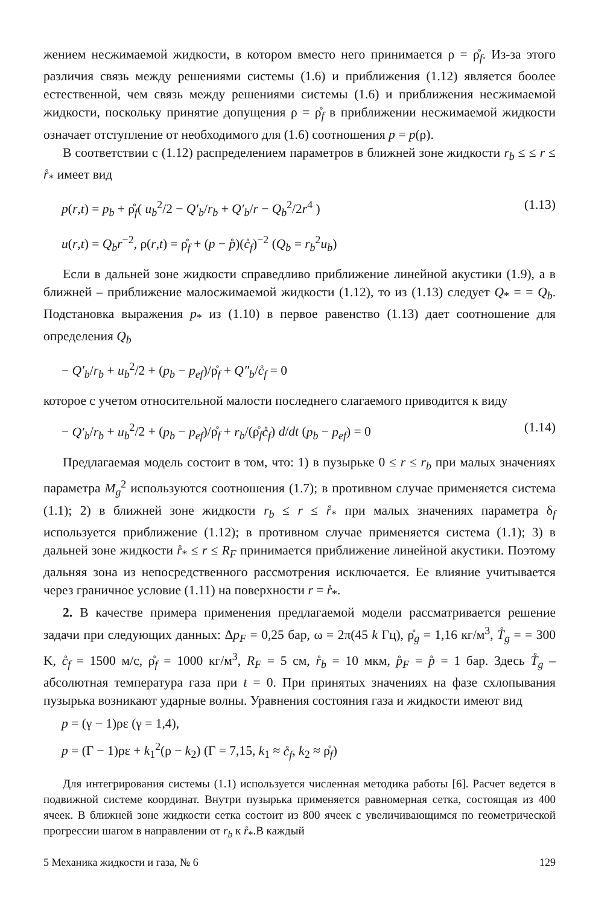жением несжимаемой жидкости, в котором вместо него принимается ρ = ρ̊<sub>f</sub>. Из-за этого различия связь между решениями системы (1.6) и приближения (1.12) является боолее естественной, чем связь между решениями системы (1.6) и приближения несжимаемой жидкости, поскольку принятие допущения ρ = ρ̊<sub>f</sub> в приближении несжимаемой жидкости означает отступление от необходимого для (1.6) соотношения p = p(ρ).
В соответствии с (1.12) распределением параметров в ближней зоне жидкости r<sub>b</sub> ≤ ≤ r ≤ r̊<sub>*</sub> имеет вид
p(r,t) = p<sub>b</sub> + ρ̊<sub>f</sub>( u<sub>b</sub><sup>2</sup>/2 − Q′<sub>b</sub>/r<sub>b</sub> + Q′<sub>b</sub>/r − Q<sub>b</sub><sup>2</sup>/2r<sup>4</sup> ) (1.13)
u(r,t) = Q<sub>b</sub>r<sup>−2</sup>, ρ(r,t) = ρ̊<sub>f</sub> + (p − p̊)(c̊<sub>f</sub>)<sup>−2</sup> (Q<sub>b</sub> = r<sub>b</sub><sup>2</sup>u<sub>b</sub>)
Если в дальней зоне жидкости справедливо приближение линейной акустики (1.9), а в ближней – приближение малосжимаемой жидкости (1.12), то из (1.13) следует Q<sub>*</sub> = = Q<sub>b</sub>. Подстановка выражения p<sub>*</sub> из (1.10) в первое равенство (1.13) дает соотношение для определения Q<sub>b</sub>
− Q′<sub>b</sub>/r<sub>b</sub> + u<sub>b</sub><sup>2</sup>/2 + (p<sub>b</sub> − p<sub>ef</sub>)/ρ̊<sub>f</sub> + Q″<sub>b</sub>/c̊<sub>f</sub> = 0
которое с учетом относительной малости последнего слагаемого приводится к виду
− Q′<sub>b</sub>/r<sub>b</sub> + u<sub>b</sub><sup>2</sup>/2 + (p<sub>b</sub> − p<sub>ef</sub>)/ρ̊<sub>f</sub> + r<sub>b</sub>/(ρ̊<sub>f</sub>c̊<sub>f</sub>) d/dt (p<sub>b</sub> − p<sub>ef</sub>) = 0 (1.14)
Предлагаемая модель состоит в том, что: 1) в пузырьке 0 ≤ r ≤ r<sub>b</sub> при малых значениях параметра M<sub>g</sub><sup>2</sup> используются соотношения (1.7); в противном случае применяется система (1.1); 2) в ближней зоне жидкости r<sub>b</sub> ≤ r ≤ r̊<sub>*</sub> при малых значениях параметра δ<sub>f</sub> используется приближение (1.12); в противном случае применяется система (1.1); 3) в дальней зоне жидкости r̊<sub>*</sub> ≤ r ≤ R<sub>F</sub> принимается приближение линейной акустики. Поэтому дальняя зона из непосредственного рассмотрения исключается. Ее влияние учитывается через граничное условие (1.11) на поверхности r = r̊<sub>*</sub>.
2. В качестве примера применения предлагаемой модели рассматривается решение задачи при следующих данных: Δp<sub>F</sub> = 0,25 бар, ω = 2π(45 k Гц), ρ̊<sub>g</sub> = 1,16 кг/м<sup>3</sup>, T̊<sub>g</sub> = = 300 K, c̊<sub>f</sub> = 1500 м/с, ρ̊<sub>f</sub> = 1000 кг/м<sup>3</sup>, R<sub>F</sub> = 5 см, r̊<sub>b</sub> = 10 мкм, p̊<sub>F</sub> = p̊ = 1 бар. Здесь T̊<sub>g</sub> – абсолютная температура газа при t = 0. При принятых значениях на фазе схлопывания пузырька возникают ударные волны. Уравнения состояния газа и жидкости имеют вид
p = (γ − 1)ρε (γ = 1,4),
p = (Γ − 1)ρε + k<sub>1</sub><sup>2</sup>(ρ − k<sub>2</sub>) (Γ = 7,15, k<sub>1</sub> ≈ c̊<sub>f</sub>, k<sub>2</sub> ≈ ρ̊<sub>f</sub>)
Для интегрирования системы (1.1) используется численная методика работы [6]. Расчет ведется в подвижной системе координат. Внутри пузырька применяется равномерная сетка, состоящая из 400 ячеек. В ближней зоне жидкости сетка состоит из 800 ячеек с увеличивающимся по геометрической прогрессии шагом в направлении от r<sub>b</sub> к r̊<sub>*</sub>.В каждый
5 Механика жидкости и газа, № 6 129